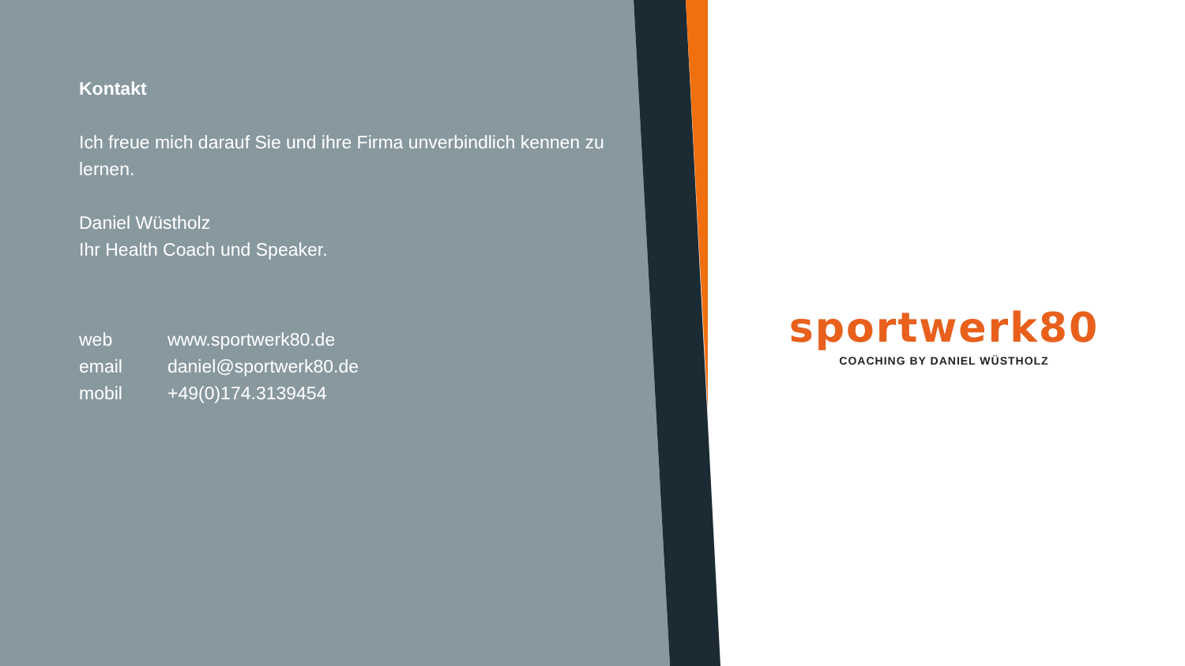Kontakt
Ich freue mich darauf Sie und ihre Firma unverbindlich kennen zu lernen.
Daniel Wüstholz
Ihr Health Coach und Speaker.
| web | www.sportwerk80.de |
| email | daniel@sportwerk80.de |
| mobil | +49(0)174.3139454 |
sportwerk80
COACHING BY DANIEL WÜSTHOLZ